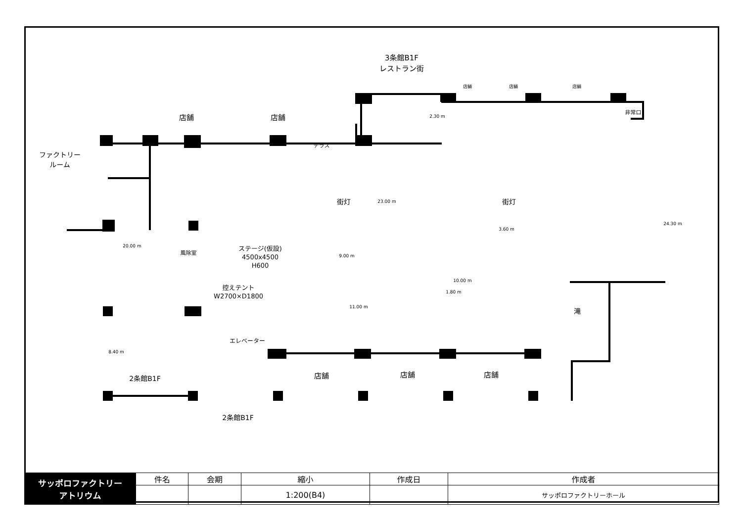3条館B1F
レストラン街
店舗
店舗
店舗
店舗
店舗
テラス
非常口
ファクトリー
ルーム
風除室
ステージ(仮設)
4500x4500
H600
控えテント
W2700×D1800
街灯
街灯
23.00 m
11.00 m
エレベーター
滝
店舗
店舗
店舗
2条館B1F
2条館B1F
20.00 m
8.40 m
9.00 m
3.60 m
24.30 m
10.00 m
1.80 m
2.30 m
| サッポロファクトリー アトリウム | 件名 | 会期 | 縮小 | 作成日 | 作成者 |
| | | | 1:200(B4) | | サッポロファクトリーホール |